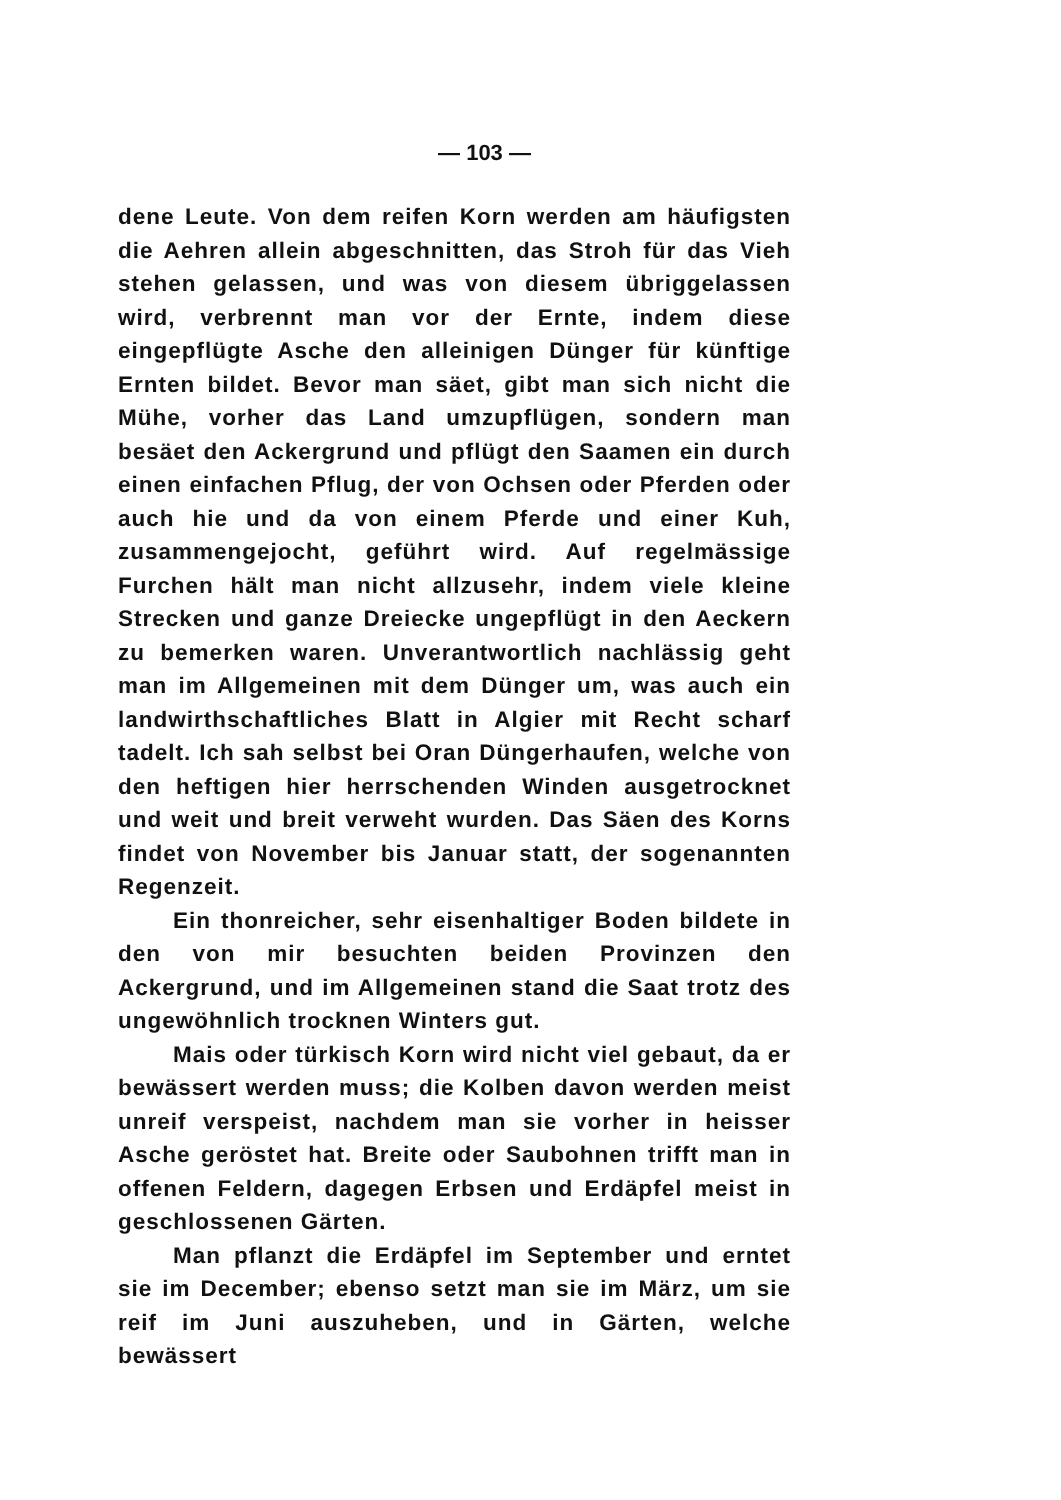— 103 —
dene Leute. Von dem reifen Korn werden am häufigsten die Aehren allein abgeschnitten, das Stroh für das Vieh stehen gelassen, und was von diesem übriggelassen wird, verbrennt man vor der Ernte, indem diese eingepflügte Asche den alleinigen Dünger für künftige Ernten bildet. Bevor man säet, gibt man sich nicht die Mühe, vorher das Land umzupflügen, sondern man besäet den Ackergrund und pflügt den Saamen ein durch einen einfachen Pflug, der von Ochsen oder Pferden oder auch hie und da von einem Pferde und einer Kuh, zusammengejocht, geführt wird. Auf regelmässige Furchen hält man nicht allzusehr, indem viele kleine Strecken und ganze Dreiecke ungepflügt in den Aeckern zu bemerken waren. Unverantwortlich nachlässig geht man im Allgemeinen mit dem Dünger um, was auch ein landwirthschaftliches Blatt in Algier mit Recht scharf tadelt. Ich sah selbst bei Oran Düngerhaufen, welche von den heftigen hier herrschenden Winden ausgetrocknet und weit und breit verweht wurden. Das Säen des Korns findet von November bis Januar statt, der sogenannten Regenzeit.
Ein thonreicher, sehr eisenhaltiger Boden bildete in den von mir besuchten beiden Provinzen den Ackergrund, und im Allgemeinen stand die Saat trotz des ungewöhnlich trocknen Winters gut.
Mais oder türkisch Korn wird nicht viel gebaut, da er bewässert werden muss; die Kolben davon werden meist unreif verspeist, nachdem man sie vorher in heisser Asche geröstet hat. Breite oder Saubohnen trifft man in offenen Feldern, dagegen Erbsen und Erdäpfel meist in geschlossenen Gärten.
Man pflanzt die Erdäpfel im September und erntet sie im December; ebenso setzt man sie im März, um sie reif im Juni auszuheben, und in Gärten, welche bewässert